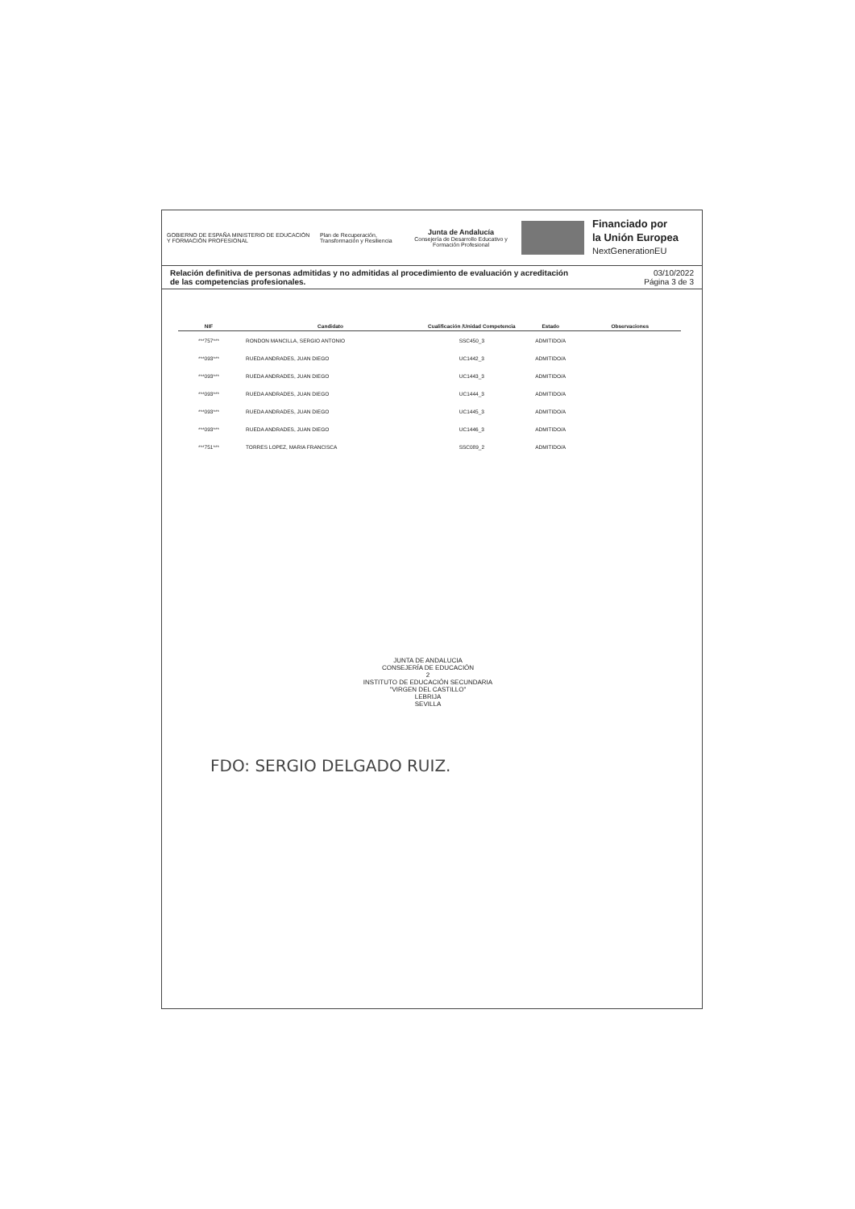GOBIERNO DE ESPAÑA MINISTERIO DE EDUCACIÓN Y FORMACIÓN PROFESIONAL
Plan de Recuperación, Transformación y Resiliencia
Junta de Andalucía
Consejería de Desarrollo Educativo y Formación Profesional
Financiado por
la Unión Europea
NextGenerationEU
Relación definitiva de personas admitidas y no admitidas al procedimiento de evaluación y acreditación
de las competencias profesionales. 03/10/2022
Página 3 de 3
| NIF | Candidato | Cualificación /Unidad Competencia | Estado | Observaciones |
| --- | --- | --- | --- | --- |
| ***757*** | RONDON MANCILLA, SERGIO ANTONIO | SSC450_3 | ADMITIDO/A | |
| ***093*** | RUEDA ANDRADES, JUAN DIEGO | UC1442_3 | ADMITIDO/A | |
| ***093*** | RUEDA ANDRADES, JUAN DIEGO | UC1443_3 | ADMITIDO/A | |
| ***093*** | RUEDA ANDRADES, JUAN DIEGO | UC1444_3 | ADMITIDO/A | |
| ***093*** | RUEDA ANDRADES, JUAN DIEGO | UC1445_3 | ADMITIDO/A | |
| ***093*** | RUEDA ANDRADES, JUAN DIEGO | UC1446_3 | ADMITIDO/A | |
| ***751*** | TORRES LOPEZ, MARIA FRANCISCA | SSC089_2 | ADMITIDO/A | |
JUNTA DE ANDALUCIA
CONSEJERÍA DE EDUCACIÓN
2
INSTITUTO DE EDUCACIÓN SECUNDARIA
"VIRGEN DEL CASTILLO"
LEBRIJA
SEVILLA
FDO: SERGIO DELGADO RUIZ.